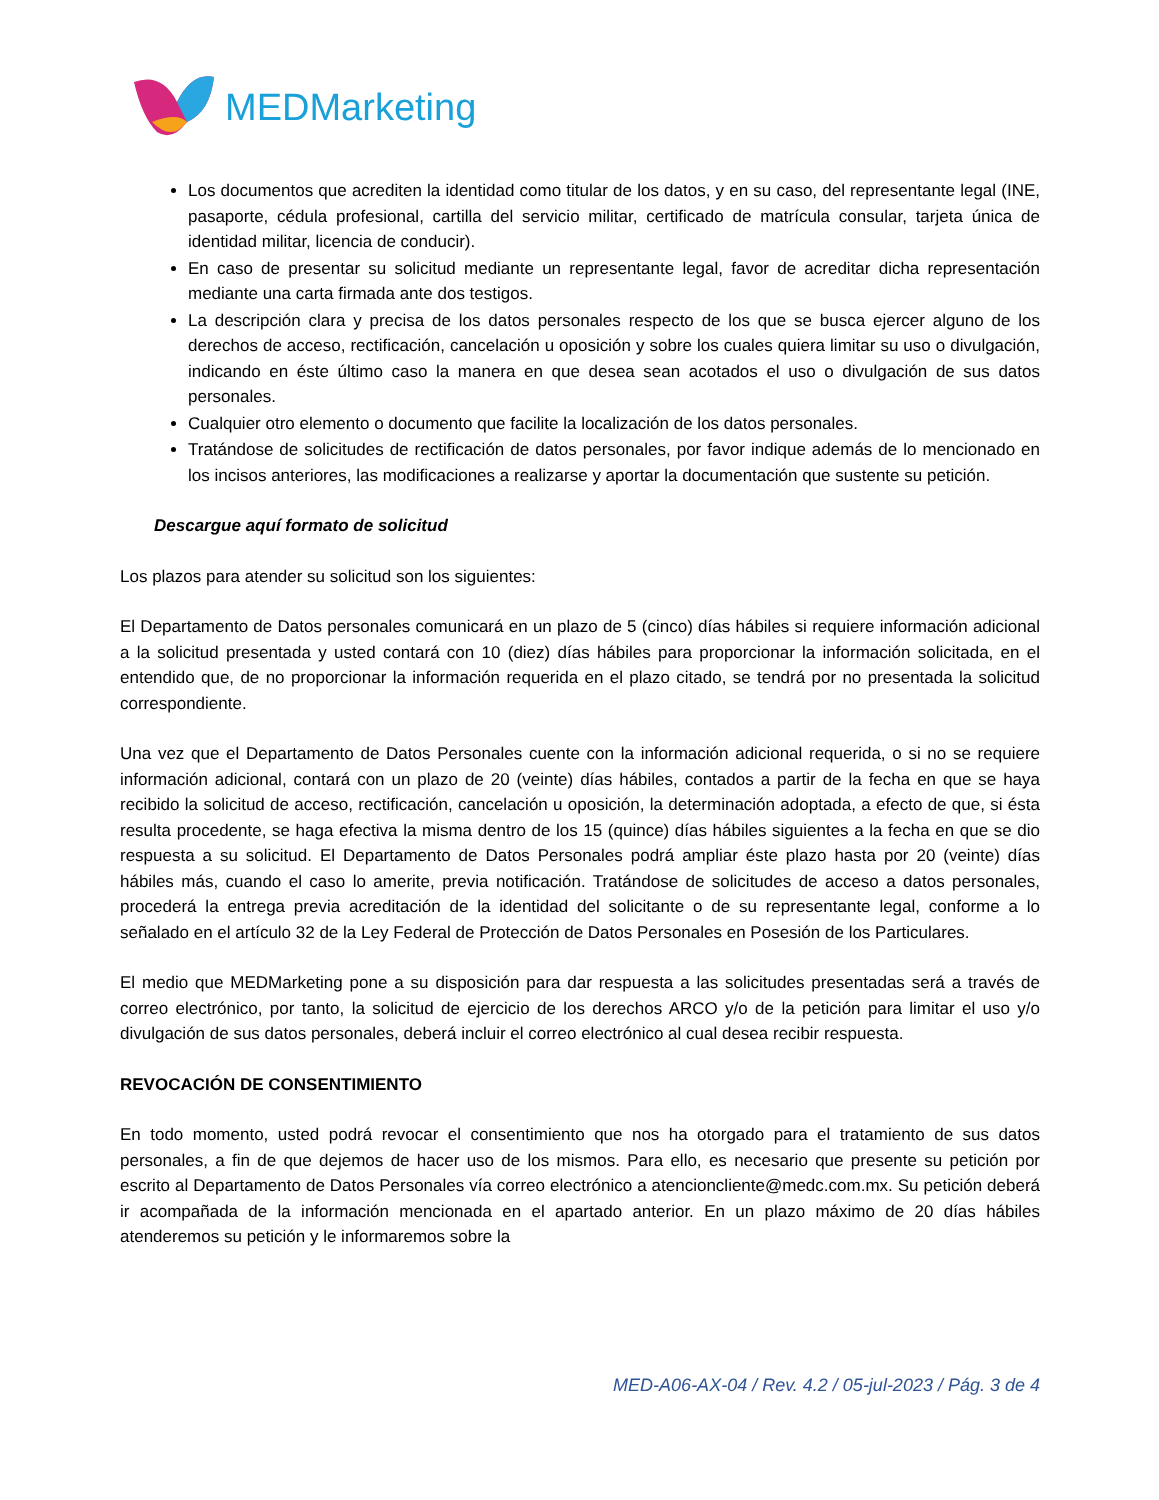MEDMarketing
Los documentos que acrediten la identidad como titular de los datos, y en su caso, del representante legal (INE, pasaporte, cédula profesional, cartilla del servicio militar, certificado de matrícula consular, tarjeta única de identidad militar, licencia de conducir).
En caso de presentar su solicitud mediante un representante legal, favor de acreditar dicha representación mediante una carta firmada ante dos testigos.
La descripción clara y precisa de los datos personales respecto de los que se busca ejercer alguno de los derechos de acceso, rectificación, cancelación u oposición y sobre los cuales quiera limitar su uso o divulgación, indicando en éste último caso la manera en que desea sean acotados el uso o divulgación de sus datos personales.
Cualquier otro elemento o documento que facilite la localización de los datos personales.
Tratándose de solicitudes de rectificación de datos personales, por favor indique además de lo mencionado en los incisos anteriores, las modificaciones a realizarse y aportar la documentación que sustente su petición.
Descargue aquí formato de solicitud
Los plazos para atender su solicitud son los siguientes:
El Departamento de Datos personales comunicará en un plazo de 5 (cinco) días hábiles si requiere información adicional a la solicitud presentada y usted contará con 10 (diez) días hábiles para proporcionar la información solicitada, en el entendido que, de no proporcionar la información requerida en el plazo citado, se tendrá por no presentada la solicitud correspondiente.
Una vez que el Departamento de Datos Personales cuente con la información adicional requerida, o si no se requiere información adicional, contará con un plazo de 20 (veinte) días hábiles, contados a partir de la fecha en que se haya recibido la solicitud de acceso, rectificación, cancelación u oposición, la determinación adoptada, a efecto de que, si ésta resulta procedente, se haga efectiva la misma dentro de los 15 (quince) días hábiles siguientes a la fecha en que se dio respuesta a su solicitud. El Departamento de Datos Personales podrá ampliar éste plazo hasta por 20 (veinte) días hábiles más, cuando el caso lo amerite, previa notificación. Tratándose de solicitudes de acceso a datos personales, procederá la entrega previa acreditación de la identidad del solicitante o de su representante legal, conforme a lo señalado en el artículo 32 de la Ley Federal de Protección de Datos Personales en Posesión de los Particulares.
El medio que MEDMarketing pone a su disposición para dar respuesta a las solicitudes presentadas será a través de correo electrónico, por tanto, la solicitud de ejercicio de los derechos ARCO y/o de la petición para limitar el uso y/o divulgación de sus datos personales, deberá incluir el correo electrónico al cual desea recibir respuesta.
REVOCACIÓN DE CONSENTIMIENTO
En todo momento, usted podrá revocar el consentimiento que nos ha otorgado para el tratamiento de sus datos personales, a fin de que dejemos de hacer uso de los mismos. Para ello, es necesario que presente su petición por escrito al Departamento de Datos Personales vía correo electrónico a atencioncliente@medc.com.mx. Su petición deberá ir acompañada de la información mencionada en el apartado anterior. En un plazo máximo de 20 días hábiles atenderemos su petición y le informaremos sobre la
MED-A06-AX-04 / Rev. 4.2 / 05-jul-2023 / Pág. 3 de 4